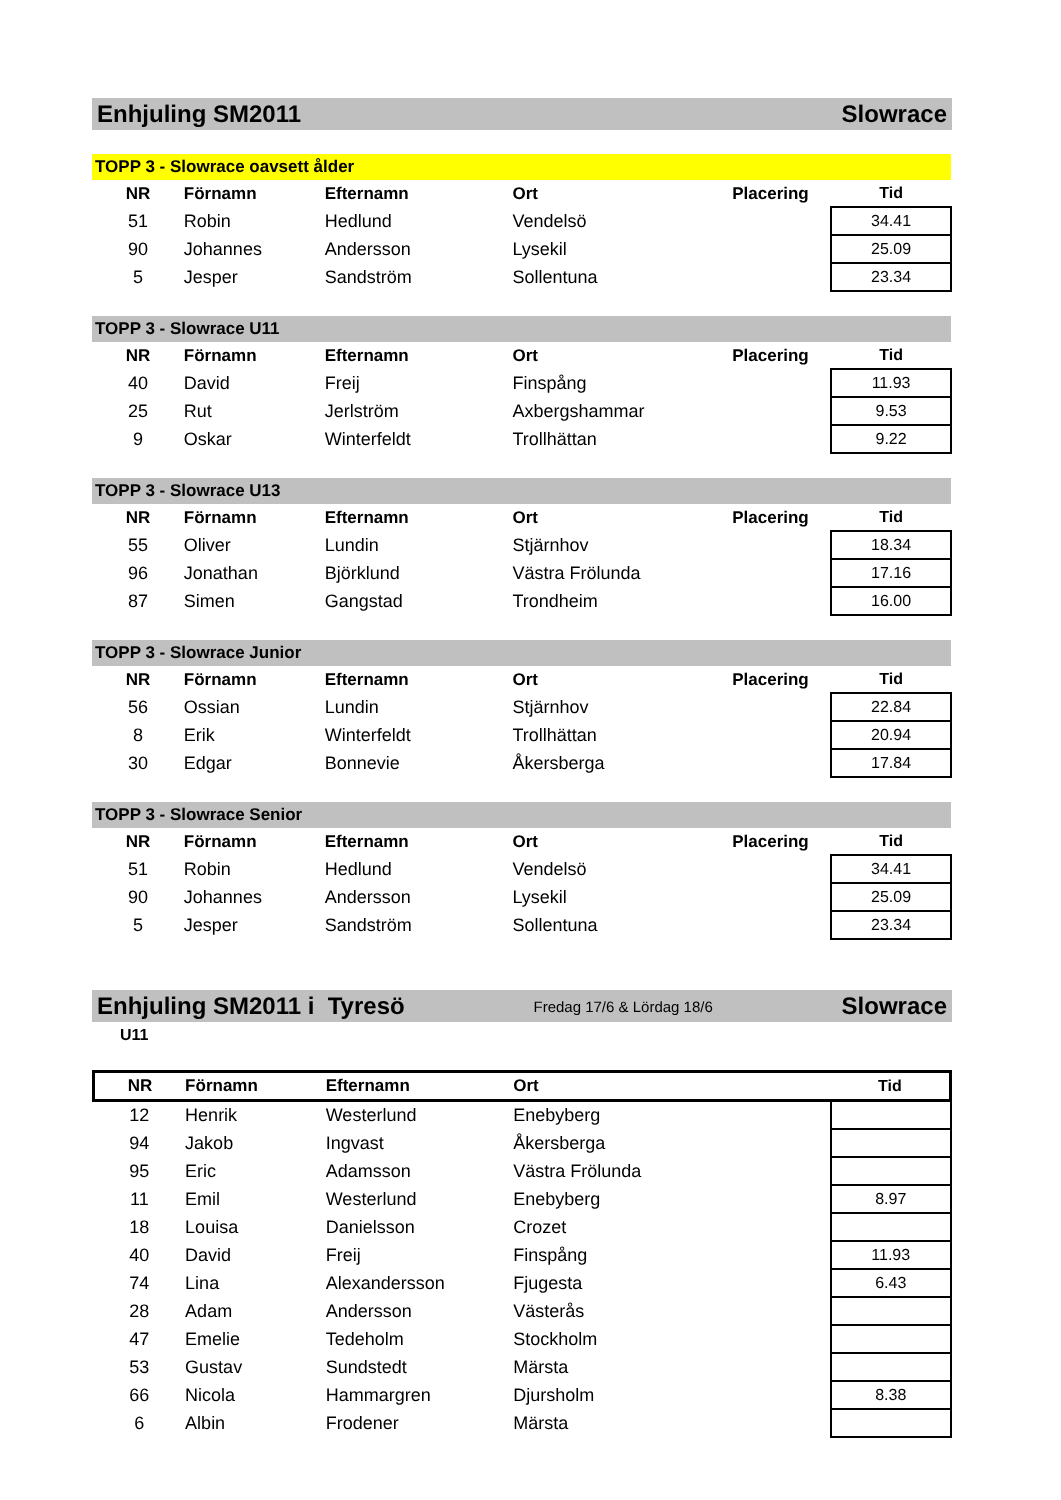Enhjuling SM2011 Slowrace
| TOPP 3 - Slowrace oavsett ålder | | | | | |
| NR | Förnamn | Efternamn | Ort | Placering | Tid |
| 51 | Robin | Hedlund | Vendelsö | | 34.41 |
| 90 | Johannes | Andersson | Lysekil | | 25.09 |
| 5 | Jesper | Sandström | Sollentuna | | 23.34 |
| TOPP 3 - Slowrace U11 | | | | | |
| NR | Förnamn | Efternamn | Ort | Placering | Tid |
| 40 | David | Freij | Finspång | | 11.93 |
| 25 | Rut | Jerlström | Axbergshammar | | 9.53 |
| 9 | Oskar | Winterfeldt | Trollhättan | | 9.22 |
| TOPP 3 - Slowrace U13 | | | | | |
| NR | Förnamn | Efternamn | Ort | Placering | Tid |
| 55 | Oliver | Lundin | Stjärnhov | | 18.34 |
| 96 | Jonathan | Björklund | Västra Frölunda | | 17.16 |
| 87 | Simen | Gangstad | Trondheim | | 16.00 |
| TOPP 3 - Slowrace Junior | | | | | |
| NR | Förnamn | Efternamn | Ort | Placering | Tid |
| 56 | Ossian | Lundin | Stjärnhov | | 22.84 |
| 8 | Erik | Winterfeldt | Trollhättan | | 20.94 |
| 30 | Edgar | Bonnevie | Åkersberga | | 17.84 |
| TOPP 3 - Slowrace Senior | | | | | |
| NR | Förnamn | Efternamn | Ort | Placering | Tid |
| 51 | Robin | Hedlund | Vendelsö | | 34.41 |
| 90 | Johannes | Andersson | Lysekil | | 25.09 |
| 5 | Jesper | Sandström | Sollentuna | | 23.34 |
Enhjuling SM2011 i Tyresö Fredag 17/6 & Lördag 18/6 Slowrace
U11
| NR | Förnamn | Efternamn | Ort | | Tid |
| --- | --- | --- | --- | --- | --- |
| 12 | Henrik | Westerlund | Enebyberg | | |
| 94 | Jakob | Ingvast | Åkersberga | | |
| 95 | Eric | Adamsson | Västra Frölunda | | |
| 11 | Emil | Westerlund | Enebyberg | | 8.97 |
| 18 | Louisa | Danielsson | Crozet | | |
| 40 | David | Freij | Finspång | | 11.93 |
| 74 | Lina | Alexandersson | Fjugesta | | 6.43 |
| 28 | Adam | Andersson | Västerås | | |
| 47 | Emelie | Tedeholm | Stockholm | | |
| 53 | Gustav | Sundstedt | Märsta | | |
| 66 | Nicola | Hammargren | Djursholm | | 8.38 |
| 6 | Albin | Frodener | Märsta | | |